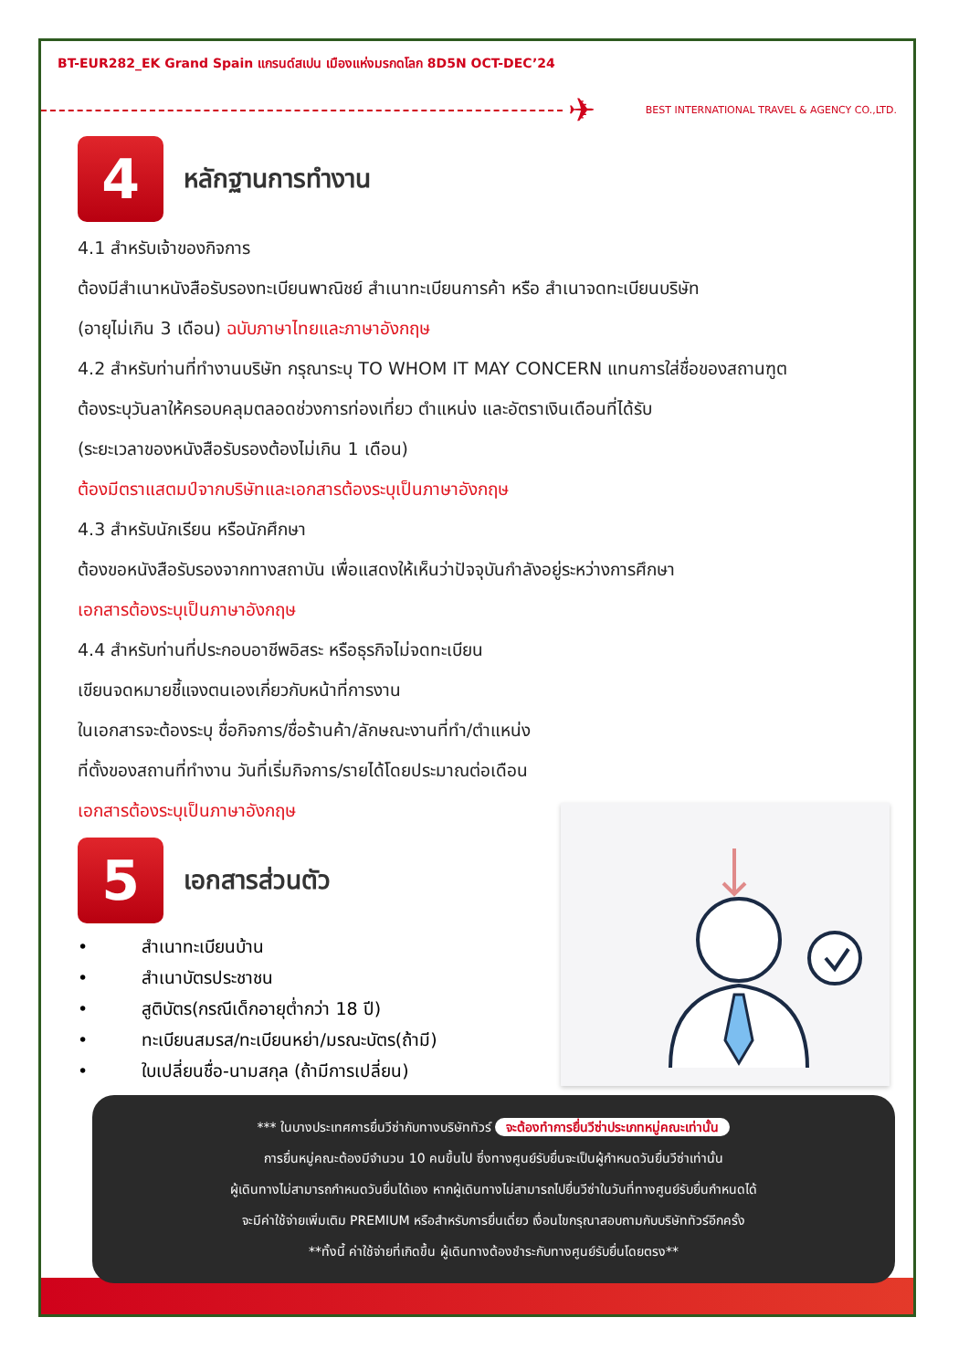BT-EUR282_EK Grand Spain แกรนด์สเปน เมืองแห่งมรกดโลก 8D5N OCT-DEC’24
✈
BEST INTERNATIONAL TRAVEL & AGENCY CO.,LTD.
4
หลักฐานการทำงาน
4.1 สำหรับเจ้าของกิจการ
ต้องมีสำเนาหนังสือรับรองทะเบียนพาณิชย์ สำเนาทะเบียนการค้า หรือ สำเนาจดทะเบียนบริษัท
(อายุไม่เกิน 3 เดือน) ฉบับภาษาไทยและภาษาอังกฤษ
4.2 สำหรับท่านที่ทำงานบริษัท กรุณาระบุ TO WHOM IT MAY CONCERN แทนการใส่ชื่อของสถานฑูต
ต้องระบุวันลาให้ครอบคลุมตลอดช่วงการท่องเที่ยว ตำแหน่ง และอัตราเงินเดือนที่ได้รับ
(ระยะเวลาของหนังสือรับรองต้องไม่เกิน 1 เดือน)
ต้องมีตราแสตมป์จากบริษัทและเอกสารต้องระบุเป็นภาษาอังกฤษ
4.3 สำหรับนักเรียน หรือนักศึกษา
ต้องขอหนังสือรับรองจากทางสถาบัน เพื่อแสดงให้เห็นว่าปัจจุบันกำลังอยู่ระหว่างการศึกษา
เอกสารต้องระบุเป็นภาษาอังกฤษ
4.4 สำหรับท่านที่ประกอบอาชีพอิสระ หรือธุรกิจไม่จดทะเบียน
เขียนจดหมายชี้แจงตนเองเกี่ยวกับหน้าที่การงาน
ในเอกสารจะต้องระบุ ชื่อกิจการ/ชื่อร้านค้า/ลักษณะงานที่ทำ/ตำแหน่ง
ที่ตั้งของสถานที่ทำงาน วันที่เริ่มกิจการ/รายได้โดยประมาณต่อเดือน
เอกสารต้องระบุเป็นภาษาอังกฤษ
5
เอกสารส่วนตัว
• สำเนาทะเบียนบ้าน
• สำเนาบัตรประชาชน
• สูติบัตร(กรณีเด็กอายุต่ำกว่า 18 ปี)
• ทะเบียนสมรส/ทะเบียนหย่า/มรณะบัตร(ถ้ามี)
• ใบเปลี่ยนชื่อ-นามสกุล (ถ้ามีการเปลี่ยน)
*** ในบางประเทศการยื่นวีซ่ากับทางบริษัททัวร์ จะต้องทำการยื่นวีซ่าประเภทหมู่คณะเท่านั้น
การยื่นหมู่คณะต้องมีจำนวน 10 คนขึ้นไป ซึ่งทางศูนย์รับยื่นจะเป็นผู้กำหนดวันยื่นวีซ่าเท่านั้น
ผู้เดินทางไม่สามารถกำหนดวันยื่นได้เอง หากผู้เดินทางไม่สามารถไปยื่นวีซ่าในวันที่ทางศูนย์รับยื่นกำหนดได้
จะมีค่าใช้จ่ายเพิ่มเติม PREMIUM หรือสำหรับการยื่นเดี่ยว เงื่อนไขกรุณาสอบถามกับบริษัททัวร์อีกครั้ง
**ทั้งนี้ ค่าใช้จ่ายที่เกิดขึ้น ผู้เดินทางต้องชำระกับทางศูนย์รับยื่นโดยตรง**